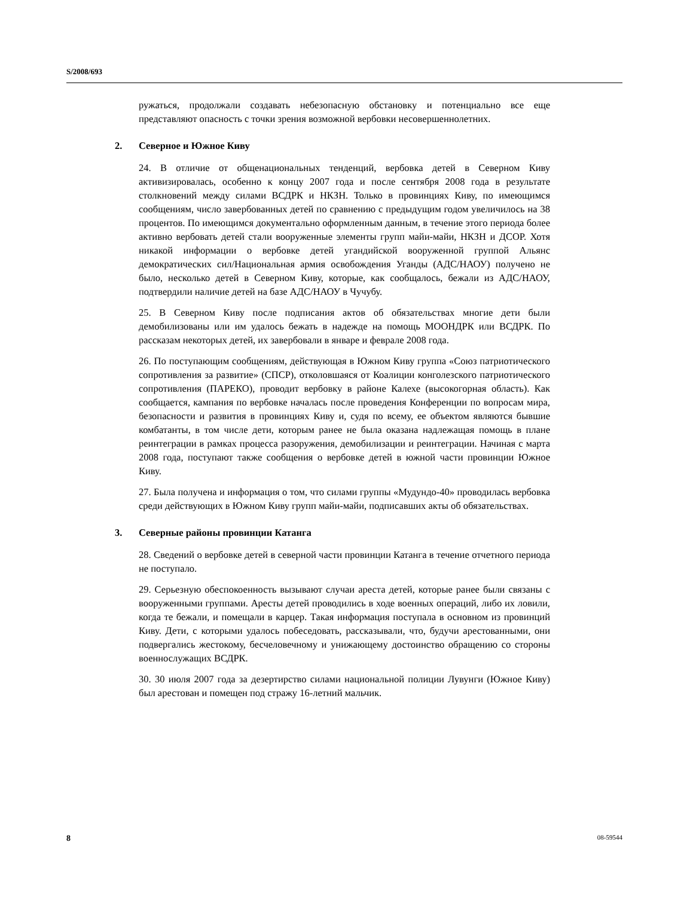S/2008/693
ружаться, продолжали создавать небезопасную обстановку и потенциально все еще представляют опасность с точки зрения возможной вербовки несовершеннолетних.
2. Северное и Южное Киву
24. В отличие от общенациональных тенденций, вербовка детей в Северном Киву активизировалась, особенно к концу 2007 года и после сентября 2008 года в результате столкновений между силами ВСДРК и НКЗН. Только в провинциях Киву, по имеющимся сообщениям, число завербованных детей по сравнению с предыдущим годом увеличилось на 38 процентов. По имеющимся документально оформленным данным, в течение этого периода более активно вербовать детей стали вооруженные элементы групп майи-майи, НКЗН и ДСОР. Хотя никакой информации о вербовке детей угандийской вооруженной группой Альянс демократических сил/Национальная армия освобождения Уганды (АДС/НАОУ) получено не было, несколько детей в Северном Киву, которые, как сообщалось, бежали из АДС/НАОУ, подтвердили наличие детей на базе АДС/НАОУ в Чучубу.
25. В Северном Киву после подписания актов об обязательствах многие дети были демобилизованы или им удалось бежать в надежде на помощь МООНДРК или ВСДРК. По рассказам некоторых детей, их завербовали в январе и феврале 2008 года.
26. По поступающим сообщениям, действующая в Южном Киву группа «Союз патриотического сопротивления за развитие» (СПСР), отколовшаяся от Коалиции конголезского патриотического сопротивления (ПАРЕКО), проводит вербовку в районе Калехе (высокогорная область). Как сообщается, кампания по вербовке началась после проведения Конференции по вопросам мира, безопасности и развития в провинциях Киву и, судя по всему, ее объектом являются бывшие комбатанты, в том числе дети, которым ранее не была оказана надлежащая помощь в плане реинтеграции в рамках процесса разоружения, демобилизации и реинтеграции. Начиная с марта 2008 года, поступают также сообщения о вербовке детей в южной части провинции Южное Киву.
27. Была получена и информация о том, что силами группы «Мудундо-40» проводилась вербовка среди действующих в Южном Киву групп майи-майи, подписавших акты об обязательствах.
3. Северные районы провинции Катанга
28. Сведений о вербовке детей в северной части провинции Катанга в течение отчетного периода не поступало.
29. Серьезную обеспокоенность вызывают случаи ареста детей, которые ранее были связаны с вооруженными группами. Аресты детей проводились в ходе военных операций, либо их ловили, когда те бежали, и помещали в карцер. Такая информация поступала в основном из провинций Киву. Дети, с которыми удалось побеседовать, рассказывали, что, будучи арестованными, они подвергались жестокому, бесчеловечному и унижающему достоинство обращению со стороны военнослужащих ВСДРК.
30. 30 июля 2007 года за дезертирство силами национальной полиции Лувунги (Южное Киву) был арестован и помещен под стражу 16-летний мальчик.
8 08-59544